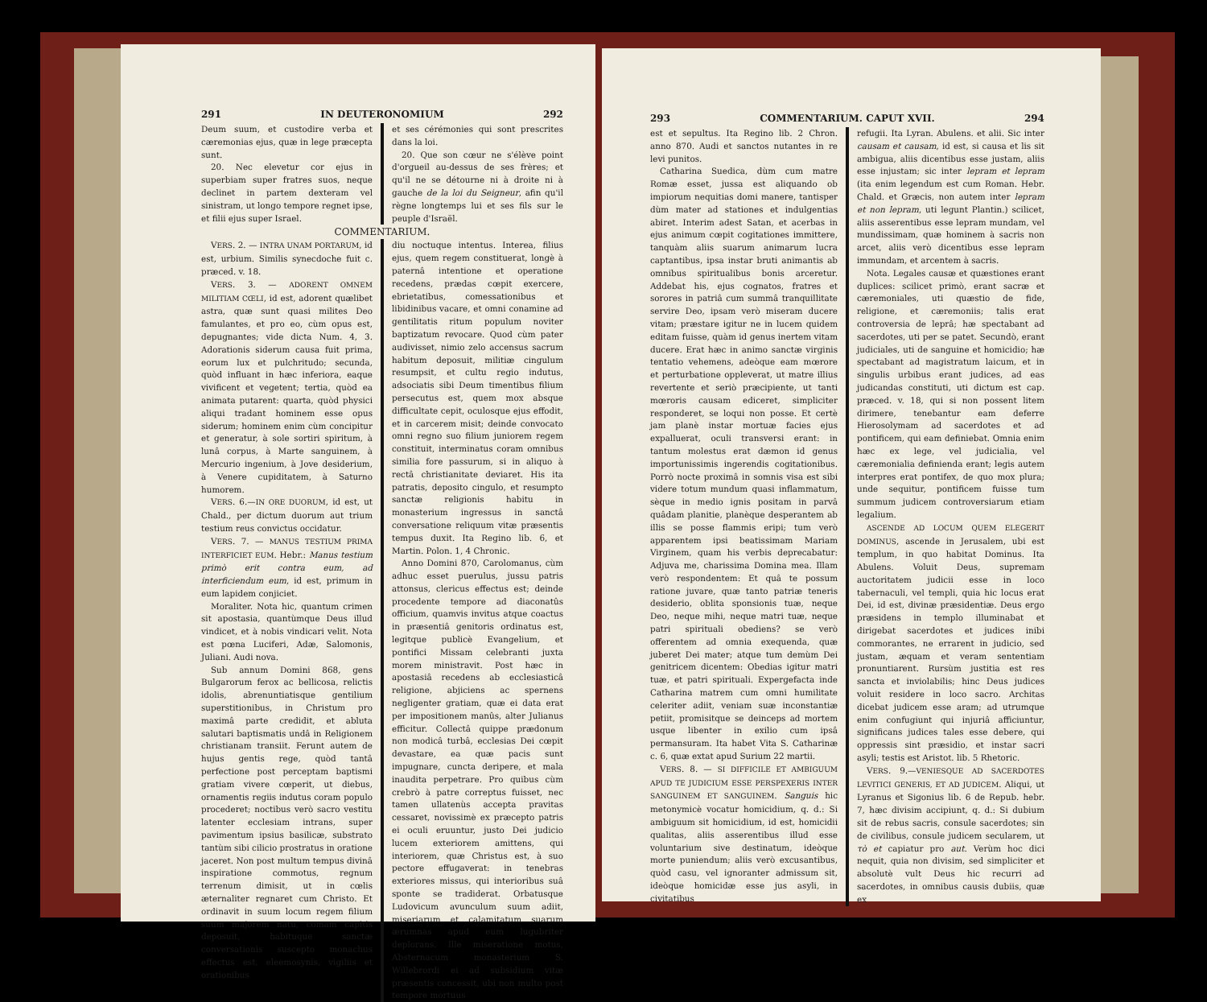291 IN DEUTERONOMIUM 292
Deum suum, et custodire verba et cæremonias ejus, quæ in lege præcepta sunt.
20. Nec elevetur cor ejus in superbiam super fratres suos, neque declinet in partem dexteram vel sinistram, ut longo tempore regnet ipse, et filii ejus super Israel.
et ses cérémonies qui sont prescrites dans la loi.
20. Que son cœur ne s'élève point d'orgueil au-dessus de ses frères; et qu'il ne se détourne ni à droite ni à gauche de la loi du Seigneur, afin qu'il règne longtemps lui et ses fils sur le peuple d'Israël.
COMMENTARIUM.
VERS. 2. — INTRA UNAM PORTARUM, id est, urbium. Similis synecdoche fuit c. præced. v. 18.
VERS. 3. — ADORENT OMNEM MILITIAM CŒLI, id est, adorent quælibet astra, quæ sunt quasi milites Deo famulantes, et pro eo, cùm opus est, depugnantes; vide dicta Num. 4, 3. Adorationis siderum causa fuit prima, eorum lux et pulchritudo; secunda, quòd influant in hæc inferiora, eaque vivificent et vegetent; tertia, quòd ea animata putarent: quarta, quòd physici aliqui tradant hominem esse opus siderum; hominem enim cùm concipitur et generatur, à sole sortiri spiritum, à lunâ corpus, à Marte sanguinem, à Mercurio ingenium, à Jove desiderium, à Venere cupiditatem, à Saturno humorem.
VERS. 6.—IN ORE DUORUM, id est, ut Chald., per dictum duorum aut trium testium reus convictus occidatur.
VERS. 7. — MANUS TESTIUM PRIMA INTERFICIET EUM. Hebr.: Manus testium primò erit contra eum, ad interficiendum eum, id est, primum in eum lapidem conjiciet.
Moraliter. Nota hic, quantum crimen sit apostasia, quantùmque Deus illud vindicet, et à nobis vindicari velit. Nota est pœna Luciferi, Adæ, Salomonis, Juliani. Audi nova.
Sub annum Domini 868, gens Bulgarorum ferox ac bellicosa, relictis idolis, abrenuntiatisque gentilium superstitionibus, in Christum pro maximâ parte credidit, et abluta salutari baptismatis undâ in Religionem christianam transiit. Ferunt autem de hujus gentis rege, quòd tantâ perfectione post perceptam baptismi gratiam vivere cœperit, ut diebus, ornamentis regiis indutus coram populo procederet; noctibus verò sacro vestitu latenter ecclesiam intrans, super pavimentum ipsius basilicæ, substrato tantùm sibi cilicio prostratus in oratione jaceret. Non post multum tempus divinâ inspiratione commotus, regnum terrenum dimisit, ut in cœlis æternaliter regnaret cum Christo. Et ordinavit in suum locum regem filium suum majorem natu, comam capitis deposuit, habituque sanctæ conversationis suscepto monachus effectus est, eleemosynis, vigiliis et orationibus
diu noctuque intentus. Interea, filius ejus, quem regem constituerat, longè à paternâ intentione et operatione recedens, prædas cœpit exercere, ebrietatibus, comessationibus et libidinibus vacare, et omni conamine ad gentilitatis ritum populum noviter baptizatum revocare. Quod cùm pater audivisset, nimio zelo accensus sacrum habitum deposuit, militiæ cingulum resumpsit, et cultu regio indutus, adsociatis sibi Deum timentibus filium persecutus est, quem mox absque difficultate cepit, oculosque ejus effodit, et in carcerem misit; deinde convocato omni regno suo filium juniorem regem constituit, interminatus coram omnibus similia fore passurum, si in aliquo à rectâ christianitate deviaret. His ita patratis, deposito cingulo, et resumpto sanctæ religionis habitu in monasterium ingressus in sanctâ conversatione reliquum vitæ præsentis tempus duxit. Ita Regino lib. 6, et Martin. Polon. 1, 4 Chronic.
Anno Domini 870, Carolomanus, cùm adhuc esset puerulus, jussu patris attonsus, clericus effectus est; deinde procedente tempore ad diaconatûs officium, quamvis invitus atque coactus in præsentiâ genitoris ordinatus est, legitque publicè Evangelium, et pontifici Missam celebranti juxta morem ministravit. Post hæc in apostasiâ recedens ab ecclesiasticâ religione, abjiciens ac spernens negligenter gratiam, quæ ei data erat per impositionem manûs, alter Julianus efficitur. Collectâ quippe prædonum non modicâ turbâ, ecclesias Dei cœpit devastare, ea quæ pacis sunt impugnare, cuncta deripere, et mala inaudita perpetrare. Pro quibus cùm crebrò à patre correptus fuisset, nec tamen ullatenùs accepta pravitas cessaret, novissimè ex præcepto patris ei oculi eruuntur, justo Dei judicio lucem exteriorem amittens, qui interiorem, quæ Christus est, à suo pectore effugaverat: in tenebras exteriores missus, qui interioribus suâ sponte se tradiderat. Orbatusque Ludovicum avunculum suum adiit, miseriarum et calamitatum suarum ærumnas apud eum lugubriter deplorans. Ille miseratione motus, Absternacum monasterium S. Willebrordi ei ad subsidium vitæ præsentis concessit, ubi non multo post tempore mortuus
293 COMMENTARIUM. CAPUT XVII. 294
est et sepultus. Ita Regino lib. 2 Chron. anno 870. Audi et sanctos nutantes in re levi punitos.
Catharina Suedica, dùm cum matre Romæ esset, jussa est aliquando ob impiorum nequitias domi manere, tantisper dùm mater ad stationes et indulgentias abiret. Interim adest Satan, et acerbas in ejus animum cœpit cogitationes immittere, tanquàm aliis suarum animarum lucra captantibus, ipsa instar bruti animantis ab omnibus spiritualibus bonis arceretur. Addebat his, ejus cognatos, fratres et sorores in patriâ cum summâ tranquillitate servire Deo, ipsam verò miseram ducere vitam; præstare igitur ne in lucem quidem editam fuisse, quàm id genus inertem vitam ducere. Erat hæc in animo sanctæ virginis tentatio vehemens, adeòque eam mœrore et perturbatione oppleverat, ut matre illius revertente et seriò præcipiente, ut tanti mœroris causam ediceret, simpliciter responderet, se loqui non posse. Et certè jam planè instar mortuæ facies ejus expalluerat, oculi transversi erant: in tantum molestus erat dæmon id genus importunissimis ingerendis cogitationibus. Porrò nocte proximâ in somnis visa est sibi videre totum mundum quasi inflammatum, sèque in medio ignis positam in parvâ quâdam planitie, planèque desperantem ab illis se posse flammis eripi; tum verò apparentem ipsi beatissimam Mariam Virginem, quam his verbis deprecabatur: Adjuva me, charissima Domina mea. Illam verò respondentem: Et quâ te possum ratione juvare, quæ tanto patriæ teneris desiderio, oblita sponsionis tuæ, neque Deo, neque mihi, neque matri tuæ, neque patri spirituali obediens? se verò offerentem ad omnia exequenda, quæ juberet Dei mater; atque tum demùm Dei genitricem dicentem: Obedias igitur matri tuæ, et patri spirituali. Expergefacta inde Catharina matrem cum omni humilitate celeriter adiit, veniam suæ inconstantiæ petiit, promisitque se deinceps ad mortem usque libenter in exilio cum ipsâ permansuram. Ita habet Vita S. Catharinæ c. 6, quæ extat apud Surium 22 martii.
VERS. 8. — SI DIFFICILE ET AMBIGUUM APUD TE JUDICIUM ESSE PERSPEXERIS INTER SANGUINEM ET SANGUINEM. Sanguis hic metonymicè vocatur homicidium, q. d.: Si ambiguum sit homicidium, id est, homicidii qualitas, aliis asserentibus illud esse voluntarium sive destinatum, ideòque morte puniendum; aliis verò excusantibus, quòd casu, vel ignoranter admissum sit, ideòque homicidæ esse jus asyli, in civitatibus
refugii. Ita Lyran. Abulens. et alii. Sic inter causam et causam, id est, si causa et lis sit ambigua, aliis dicentibus esse justam, aliis esse injustam; sic inter lepram et lepram (ita enim legendum est cum Roman. Hebr. Chald. et Græcis, non autem inter lepram et non lepram, uti legunt Plantin.) scilicet, aliis asserentibus esse lepram mundam, vel mundissimam, quæ hominem à sacris non arcet, aliis verò dicentibus esse lepram immundam, et arcentem à sacris.
Nota. Legales causæ et quæstiones erant duplices: scilicet primò, erant sacræ et cæremoniales, uti quæstio de fide, religione, et cæremoniis; talis erat controversia de leprâ; hæ spectabant ad sacerdotes, uti per se patet. Secundò, erant judiciales, uti de sanguine et homicidio; hæ spectabant ad magistratum laicum, et in singulis urbibus erant judices, ad eas judicandas constituti, uti dictum est cap. præced. v. 18, qui si non possent litem dirimere, tenebantur eam deferre Hierosolymam ad sacerdotes et ad pontificem, qui eam definiebat. Omnia enim hæc ex lege, vel judicialia, vel cæremonialia definienda erant; legis autem interpres erat pontifex, de quo mox plura; unde sequitur, pontificem fuisse tum summum judicem controversiarum etiam legalium.
ASCENDE AD LOCUM QUEM ELEGERIT DOMINUS, ascende in Jerusalem, ubi est templum, in quo habitat Dominus. Ita Abulens. Voluit Deus, supremam auctoritatem judicii esse in loco tabernaculi, vel templi, quia hic locus erat Dei, id est, divinæ præsidentiæ. Deus ergo præsidens in templo illuminabat et dirigebat sacerdotes et judices inibi commorantes, ne errarent in judicio, sed justam, æquam et veram sententiam pronuntiarent. Rursùm justitia est res sancta et inviolabilis; hinc Deus judices voluit residere in loco sacro. Architas dicebat judicem esse aram; ad utrumque enim confugiunt qui injuriâ afficiuntur, significans judices tales esse debere, qui oppressis sint præsidio, et instar sacri asyli; testis est Aristot. lib. 5 Rhetoric.
VERS. 9.—VENIESQUE AD SACERDOTES LEVITICI GENERIS, ET AD JUDICEM. Aliqui, ut Lyranus et Sigonius lib. 6 de Repub. hebr. 7, hæc divisim accipiunt, q. d.: Si dubium sit de rebus sacris, consule sacerdotes; sin de civilibus, consule judicem secularem, ut τὸ et capiatur pro aut. Verùm hoc dici nequit, quia non divisim, sed simpliciter et absolutè vult Deus hic recurri ad sacerdotes, in omnibus causis dubiis, quæ ex